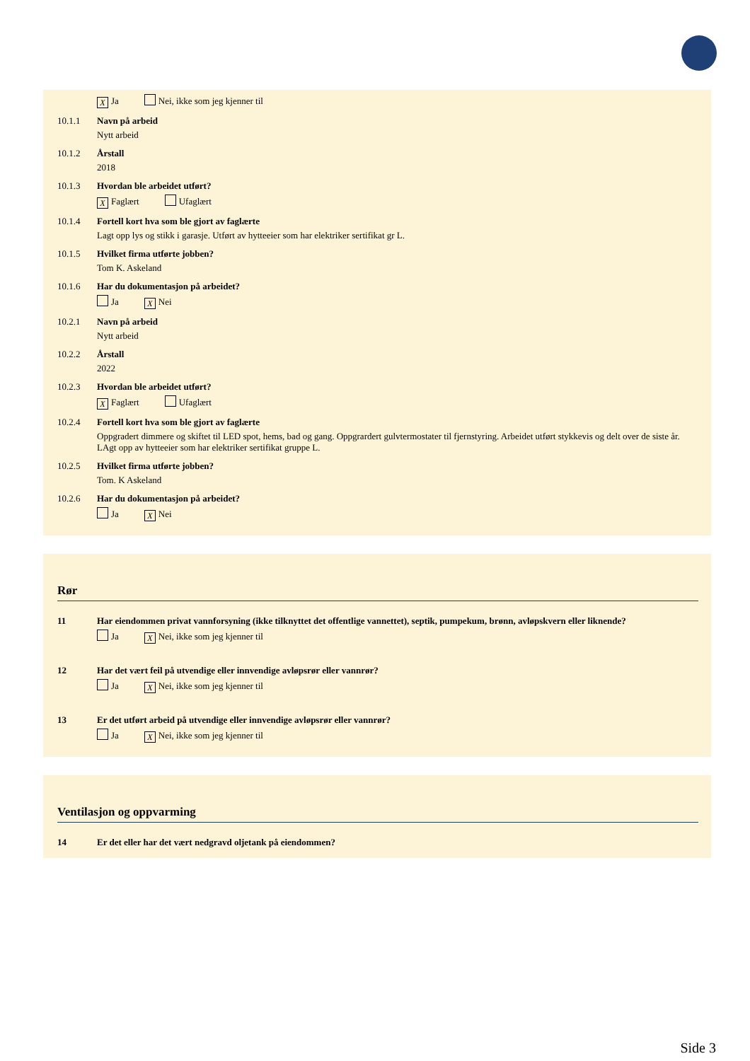X Ja Nei, ikke som jeg kjenner til
10.1.1 Navn på arbeid
Nytt arbeid
10.1.2 Årstall
2018
10.1.3 Hvordan ble arbeidet utført?
X Faglært Ufaglært
10.1.4 Fortell kort hva som ble gjort av faglærte
Lagt opp lys og stikk i garasje. Utført av hytteeier som har elektriker sertifikat gr L.
10.1.5 Hvilket firma utførte jobben?
Tom K. Askeland
10.1.6 Har du dokumentasjon på arbeidet?
Ja X Nei
10.2.1 Navn på arbeid
Nytt arbeid
10.2.2 Årstall
2022
10.2.3 Hvordan ble arbeidet utført?
X Faglært Ufaglært
10.2.4 Fortell kort hva som ble gjort av faglærte
Oppgradert dimmere og skiftet til LED spot, hems, bad og gang. Oppgrardert gulvtermostater til fjernstyring. Arbeidet utført stykkevis og delt over de siste år. LAgt opp av hytteeier som har elektriker sertifikat gruppe L.
10.2.5 Hvilket firma utførte jobben?
Tom. K Askeland
10.2.6 Har du dokumentasjon på arbeidet?
Ja X Nei
Rør
11 Har eiendommen privat vannforsyning (ikke tilknyttet det offentlige vannettet), septik, pumpekum, brønn, avløpskvern eller liknende?
Ja X Nei, ikke som jeg kjenner til
12 Har det vært feil på utvendige eller innvendige avløpsrør eller vannrør?
Ja X Nei, ikke som jeg kjenner til
13 Er det utført arbeid på utvendige eller innvendige avløpsrør eller vannrør?
Ja X Nei, ikke som jeg kjenner til
Ventilasjon og oppvarming
14 Er det eller har det vært nedgravd oljetank på eiendommen?
Side 3